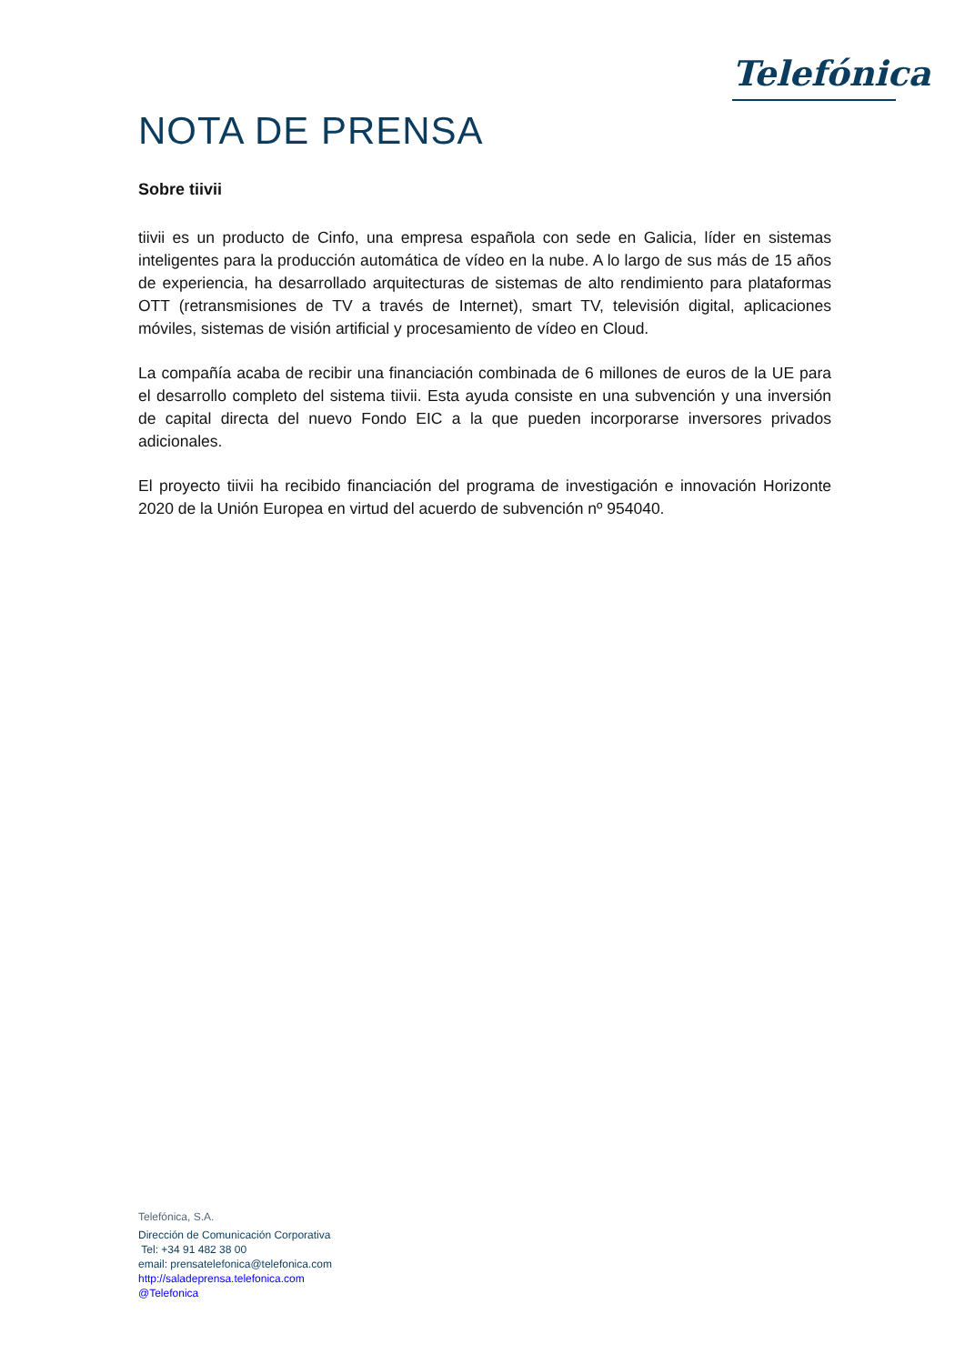Telefónica
NOTA DE PRENSA
Sobre tiivii
tiivii es un producto de Cinfo, una empresa española con sede en Galicia, líder en sistemas inteligentes para la producción automática de vídeo en la nube. A lo largo de sus más de 15 años de experiencia, ha desarrollado arquitecturas de sistemas de alto rendimiento para plataformas OTT (retransmisiones de TV a través de Internet), smart TV, televisión digital, aplicaciones móviles, sistemas de visión artificial y procesamiento de vídeo en Cloud.
La compañía acaba de recibir una financiación combinada de 6 millones de euros de la UE para el desarrollo completo del sistema tiivii. Esta ayuda consiste en una subvención y una inversión de capital directa del nuevo Fondo EIC a la que pueden incorporarse inversores privados adicionales.
El proyecto tiivii ha recibido financiación del programa de investigación e innovación Horizonte 2020 de la Unión Europea en virtud del acuerdo de subvención nº 954040.
Telefónica, S.A.
Dirección de Comunicación Corporativa
Tel: +34 91 482 38 00
email: prensatelefonica@telefonica.com
http://saladeprensa.telefonica.com
@Telefonica